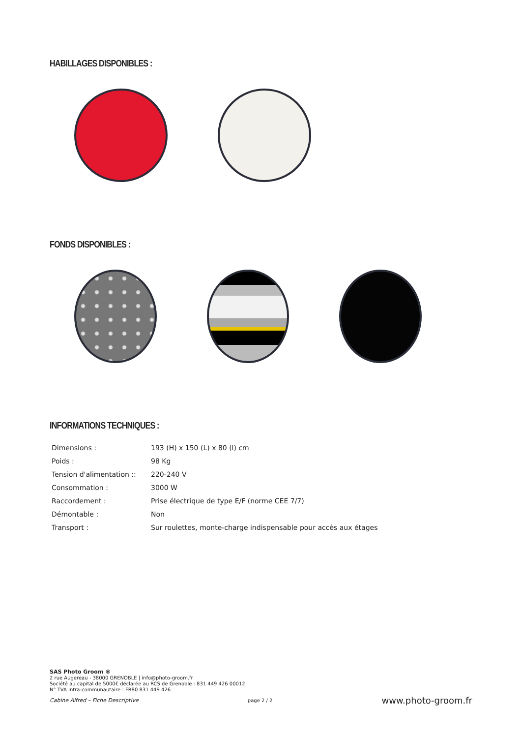HABILLAGES DISPONIBLES :
FONDS DISPONIBLES :
INFORMATIONS TECHNIQUES :
| Dimensions : | 193 (H) x 150 (L) x 80 (l) cm |
| Poids : | 98 Kg |
| Tension d'alimentation :: | 220-240 V |
| Consommation : | 3000 W |
| Raccordement : | Prise électrique de type E/F (norme CEE 7/7) |
| Démontable : | Non |
| Transport : | Sur roulettes, monte-charge indispensable pour accès aux étages |
SAS Photo Groom ®
2 rue Augereau - 38000 GRENOBLE | info@photo-groom.fr
Société au capital de 5000€ déclarée au RCS de Grenoble : 831 449 426 00012
N° TVA Intra-communautaire : FR80 831 449 426
Cabine Alfred – Fiche Descriptive page 2 / 2 www.photo-groom.fr